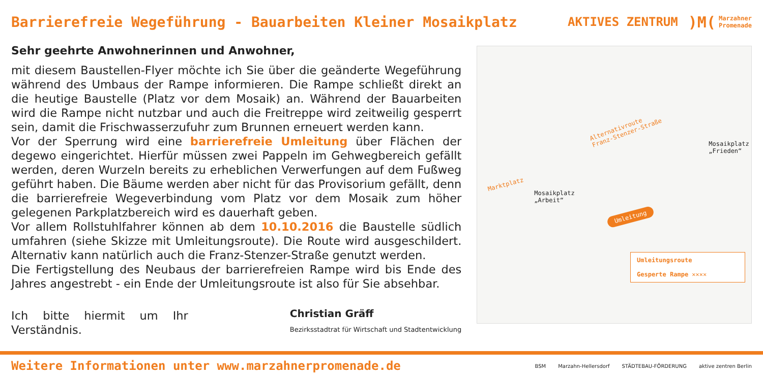Barrierefreie Wegeführung - Bauarbeiten Kleiner Mosaikplatz
AKTIVES ZENTRUM
)M(
Marzahner
Promenade
Sehr geehrte Anwohnerinnen und Anwohner,
mit diesem Baustellen-Flyer möchte ich Sie über die geänderte Wegeführung während des Umbaus der Rampe informieren. Die Rampe schließt direkt an die heutige Baustelle (Platz vor dem Mosaik) an. Während der Bauarbeiten wird die Rampe nicht nutzbar und auch die Freitreppe wird zeitweilig gesperrt sein, damit die Frischwasserzufuhr zum Brunnen erneuert werden kann.
Vor der Sperrung wird eine barrierefreie Umleitung über Flächen der degewo eingerichtet. Hierfür müssen zwei Pappeln im Gehwegbereich gefällt werden, deren Wurzeln bereits zu erheblichen Verwerfungen auf dem Fußweg geführt haben. Die Bäume werden aber nicht für das Provisorium gefällt, denn die barrierefreie Wegeverbindung vom Platz vor dem Mosaik zum höher gelegenen Parkplatzbereich wird es dauerhaft geben.
Vor allem Rollstuhlfahrer können ab dem 10.10.2016 die Baustelle südlich umfahren (siehe Skizze mit Umleitungsroute). Die Route wird ausgeschildert. Alternativ kann natürlich auch die Franz-Stenzer-Straße genutzt werden.
Die Fertigstellung des Neubaus der barrierefreien Rampe wird bis Ende des Jahres angestrebt - ein Ende der Umleitungsroute ist also für Sie absehbar.
Ich bitte hiermit um Ihr Verständnis.
Christian Gräff
Bezirksstadtrat für Wirtschaft und Stadtentwicklung
Alternativroute
Franz-Stenzer-Straße
Marktplatz
Mosaikplatz
„Arbeit“
Mosaikplatz
„Frieden“
Umleitung
Umleitungsroute
Gesperte Rampe ✕✕✕✕
Weitere Informationen unter www.marzahnerpromenade.de
BSM Marzahn-Hellersdorf STÄDTEBAU-FÖRDERUNG aktive zentren Berlin